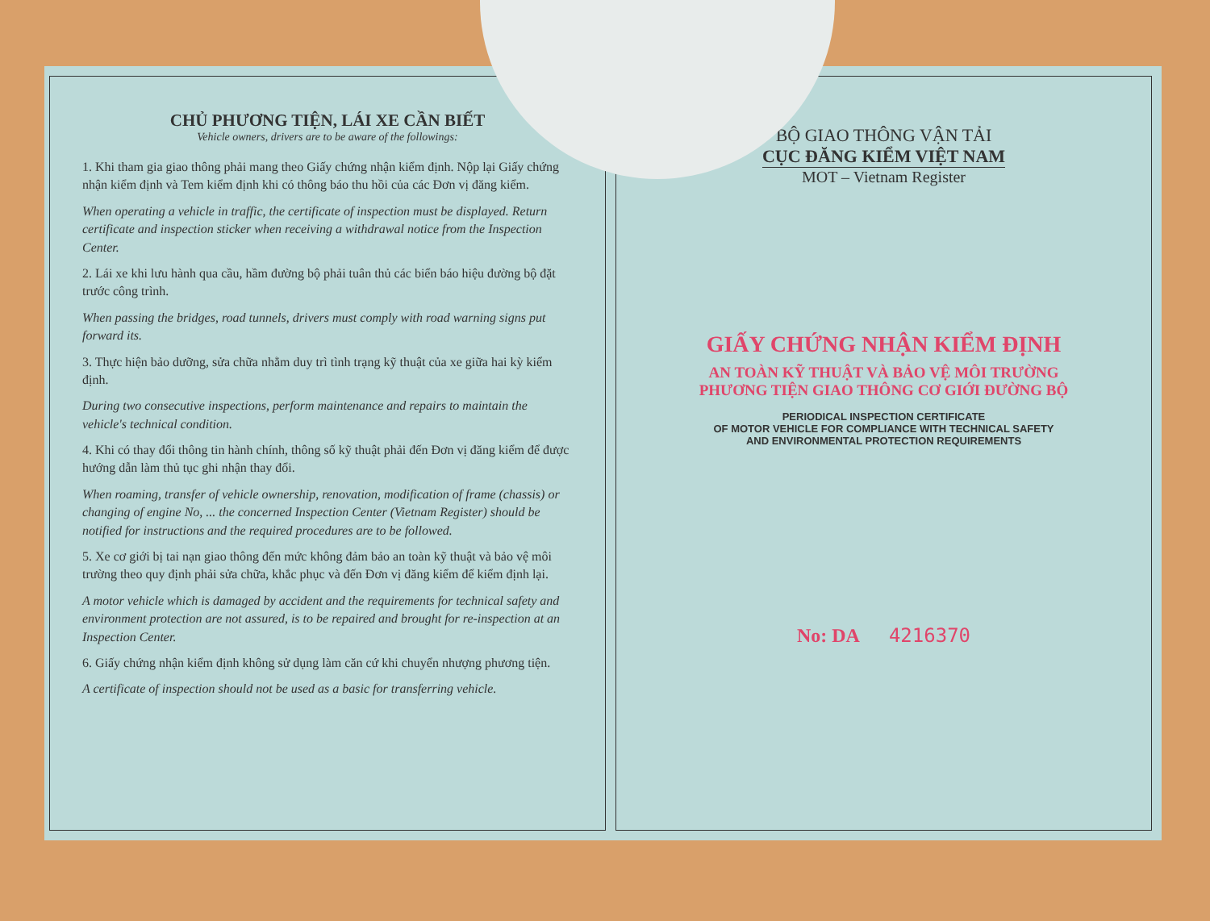CHỦ PHƯƠNG TIỆN, LÁI XE CẦN BIẾT
Vehicle owners, drivers are to be aware of the followings:
1. Khi tham gia giao thông phải mang theo Giấy chứng nhận kiểm định. Nộp lại Giấy chứng nhận kiểm định và Tem kiểm định khi có thông báo thu hồi của các Đơn vị đăng kiểm.
When operating a vehicle in traffic, the certificate of inspection must be displayed. Return certificate and inspection sticker when receiving a withdrawal notice from the Inspection Center.
2. Lái xe khi lưu hành qua cầu, hầm đường bộ phải tuân thủ các biển báo hiệu đường bộ đặt trước công trình.
When passing the bridges, road tunnels, drivers must comply with road warning signs put forward its.
3. Thực hiện bảo dưỡng, sửa chữa nhằm duy trì tình trạng kỹ thuật của xe giữa hai kỳ kiểm định.
During two consecutive inspections, perform maintenance and repairs to maintain the vehicle's technical condition.
4. Khi có thay đổi thông tin hành chính, thông số kỹ thuật phải đến Đơn vị đăng kiểm để được hướng dẫn làm thủ tục ghi nhận thay đổi.
When roaming, transfer of vehicle ownership, renovation, modification of frame (chassis) or changing of engine No, ... the concerned Inspection Center (Vietnam Register) should be notified for instructions and the required procedures are to be followed.
5. Xe cơ giới bị tai nạn giao thông đến mức không đảm bảo an toàn kỹ thuật và bảo vệ môi trường theo quy định phải sửa chữa, khắc phục và đến Đơn vị đăng kiểm để kiểm định lại.
A motor vehicle which is damaged by accident and the requirements for technical safety and environment protection are not assured, is to be repaired and brought for re-inspection at an Inspection Center.
6. Giấy chứng nhận kiểm định không sử dụng làm căn cứ khi chuyển nhượng phương tiện.
A certificate of inspection should not be used as a basic for transferring vehicle.
BỘ GIAO THÔNG VẬN TẢI
CỤC ĐĂNG KIỂM VIỆT NAM
MOT – Vietnam Register
GIẤY CHỨNG NHẬN KIỂM ĐỊNH
AN TOÀN KỸ THUẬT VÀ BẢO VỆ MÔI TRƯỜNG
PHƯƠNG TIỆN GIAO THÔNG CƠ GIỚI ĐƯỜNG BỘ
PERIODICAL INSPECTION CERTIFICATE
OF MOTOR VEHICLE FOR COMPLIANCE WITH TECHNICAL SAFETY
AND ENVIRONMENTAL PROTECTION REQUIREMENTS
No: DA 4216370